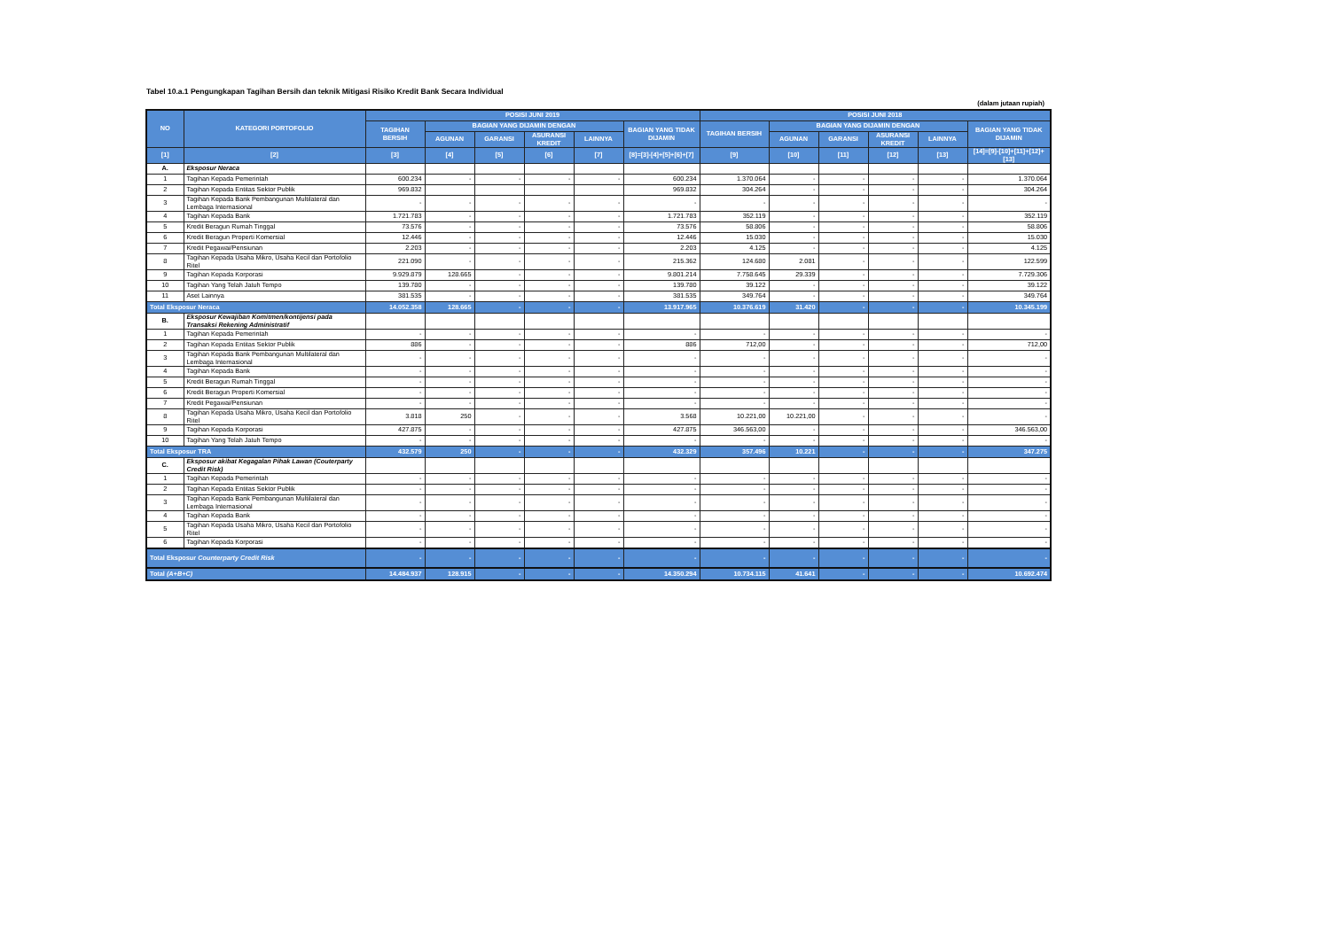Tabel 10.a.1 Pengungkapan Tagihan Bersih dan teknik Mitigasi Risiko Kredit Bank Secara Individual
(dalam jutaan rupiah)
| NO | KATEGORI PORTOFOLIO | POSISI JUNI 2019 | | | | | | POSISI JUNI 2018 | | | | | |
| --- | --- | --- | --- | --- | --- | --- | --- | --- | --- | --- | --- | --- | --- |
| | | TAGIHAN BERSIH | BAGIAN YANG DIJAMIN DENGAN | | | | BAGIAN YANG TIDAK DIJAMIN | TAGIHAN BERSIH | BAGIAN YANG DIJAMIN DENGAN | | | | BAGIAN YANG TIDAK DIJAMIN |
| | | | AGUNAN | GARANSI | ASURANSI KREDIT | LAINNYA | | | AGUNAN | GARANSI | ASURANSI KREDIT | LAINNYA | |
| [1] | [2] | [3] | [4] | [5] | [6] | [7] | [8]=[3]-[4]+[5]+[6]+[7] | [9] | [10] | [11] | [12] | [13] | [14]=[9]-[10]+[11]+[12]+[13] |
| A. | Eksposur Neraca | | | | | | | | | | | | |
| 1 | Tagihan Kepada Pemerintah | 600.234 | - | - | - | - | 600.234 | 1.370.064 | - | - | - | - | 1.370.064 |
| 2 | Tagihan Kepada Entitas Sektor Publik | 969.832 | | | | | 969.832 | 304.264 | - | - | - | - | 304.264 |
| 3 | Tagihan Kepada Bank Pembangunan Multilateral dan Lembaga Internasional | - | - | - | - | - | - | - | - | - | - | - | - |
| 4 | Tagihan Kepada Bank | 1.721.783 | - | - | - | - | 1.721.783 | 352.119 | - | - | - | - | 352.119 |
| 5 | Kredit Beragun Rumah Tinggal | 73.576 | - | - | - | - | 73.576 | 58.806 | - | - | - | - | 58.806 |
| 6 | Kredit Beragun Properti Komersial | 12.446 | - | - | - | - | 12.446 | 15.030 | - | - | - | - | 15.030 |
| 7 | Kredit Pegawai/Pensiunan | 2.203 | - | - | - | - | 2.203 | 4.125 | - | - | - | - | 4.125 |
| 8 | Tagihan Kepada Usaha Mikro, Usaha Kecil dan Portofolio Ritel | 221.090 | - | - | - | - | 215.362 | 124.680 | 2.081 | - | - | - | 122.599 |
| 9 | Tagihan Kepada Korporasi | 9.929.879 | 128.665 | - | - | - | 9.801.214 | 7.758.645 | 29.339 | - | - | - | 7.729.306 |
| 10 | Tagihan Yang Telah Jatuh Tempo | 139.780 | - | - | - | - | 139.780 | 39.122 | - | - | - | - | 39.122 |
| 11 | Aset Lainnya | 381.535 | - | - | - | - | 381.535 | 349.764 | - | - | - | - | 349.764 |
| Total Eksposur Neraca | | 14.052.358 | 128.665 | - | - | - | 13.917.965 | 10.376.619 | 31.420 | - | - | - | 10.345.199 |
| B. | Eksposur Kewajiban Komitmen/kontijensi pada Transaksi Rekening Administratif | | | | | | | | | | | | |
| 1 | Tagihan Kepada Pemerintah | - | - | - | - | - | - | - | - | - | - | - | - |
| 2 | Tagihan Kepada Entitas Sektor Publik | 886 | - | - | - | - | 886 | 712,00 | - | - | - | - | 712,00 |
| 3 | Tagihan Kepada Bank Pembangunan Multilateral dan Lembaga Internasional | - | - | - | - | - | - | - | - | - | - | - | - |
| 4 | Tagihan Kepada Bank | - | - | - | - | - | - | - | - | - | - | - | - |
| 5 | Kredit Beragun Rumah Tinggal | - | - | - | - | - | - | - | - | - | - | - | - |
| 6 | Kredit Beragun Properti Komersial | - | - | - | - | - | - | - | - | - | - | - | - |
| 7 | Kredit Pegawai/Pensiunan | - | - | - | - | - | - | - | - | - | - | - | - |
| 8 | Tagihan Kepada Usaha Mikro, Usaha Kecil dan Portofolio Ritel | 3.818 | 250 | - | - | - | 3.568 | 10.221,00 | 10.221,00 | - | - | - | - |
| 9 | Tagihan Kepada Korporasi | 427.875 | - | - | - | - | 427.875 | 346.563,00 | - | - | - | - | 346.563,00 |
| 10 | Tagihan Yang Telah Jatuh Tempo | - | - | - | - | - | - | - | - | - | - | - | - |
| Total Eksposur TRA | | 432.579 | 250 | - | - | - | 432.329 | 357.496 | 10.221 | - | - | - | 347.275 |
| C. | Eksposur akibat Kegagalan Pihak Lawan (Couterparty Credit Risk) | | | | | | | | | | | | |
| 1 | Tagihan Kepada Pemerintah | - | - | - | - | - | - | - | - | - | - | - | - |
| 2 | Tagihan Kepada Entitas Sektor Publik | - | - | - | - | - | - | - | - | - | - | - | - |
| 3 | Tagihan Kepada Bank Pembangunan Multilateral dan Lembaga Internasional | - | - | - | - | - | - | - | - | - | - | - | - |
| 4 | Tagihan Kepada Bank | - | - | - | - | - | - | - | - | - | - | - | - |
| 5 | Tagihan Kepada Usaha Mikro, Usaha Kecil dan Portofolio Ritel | - | - | - | - | - | - | - | - | - | - | - | - |
| 6 | Tagihan Kepada Korporasi | - | - | - | - | - | - | - | - | - | - | - | - |
| Total Eksposur Counterparty Credit Risk | | - | - | - | - | - | - | - | - | - | - | - | - |
| Total (A+B+C) | | 14.484.937 | 128.915 | - | - | - | 14.350.294 | 10.734.115 | 41.641 | - | - | - | 10.692.474 |